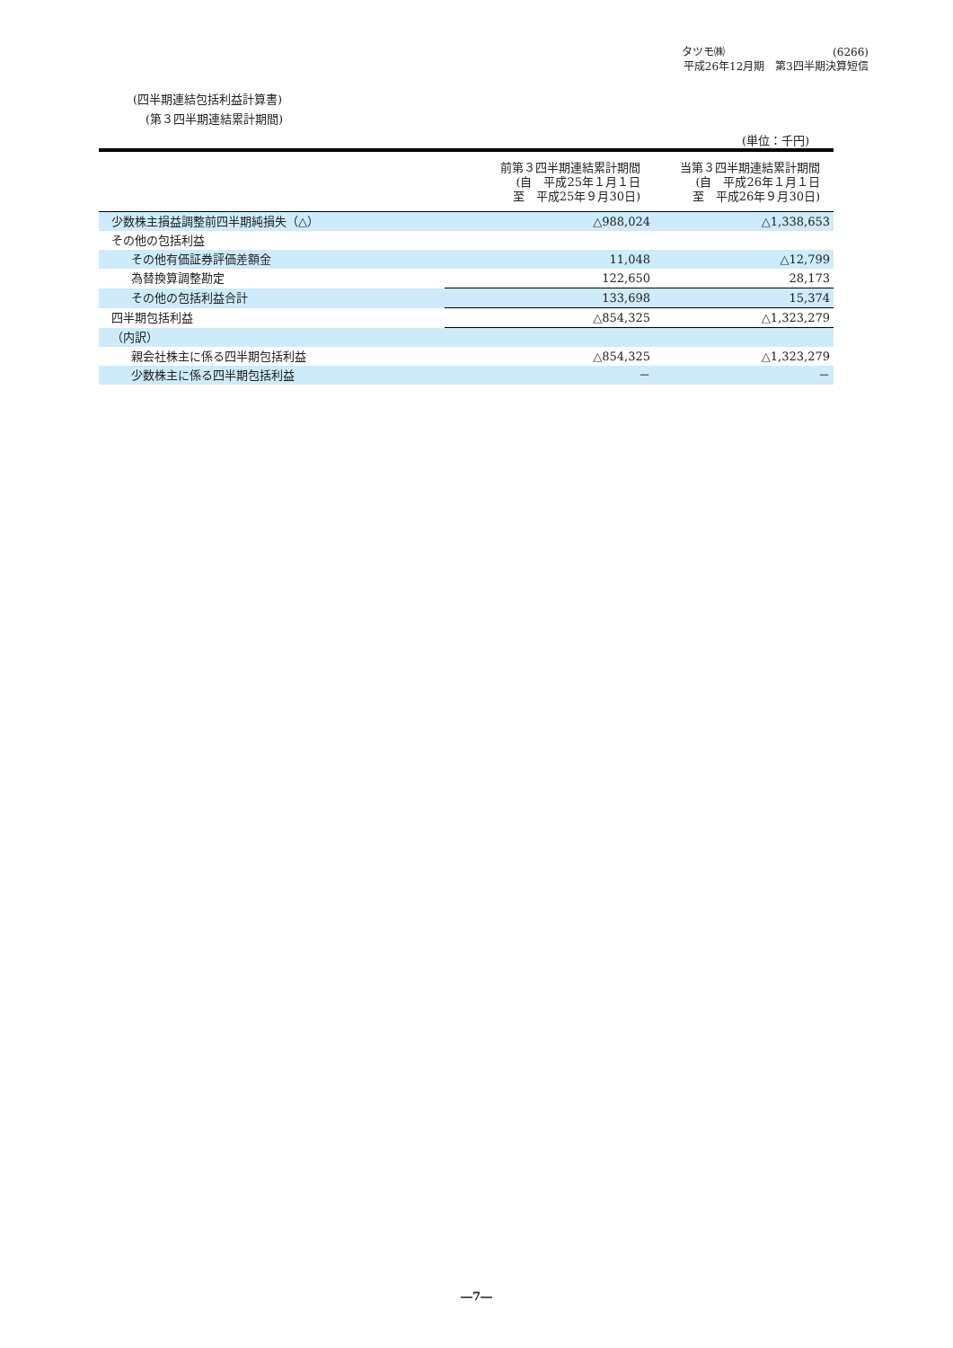タツモ㈱ (6266)
平成26年12月期　第3四半期決算短信
(四半期連結包括利益計算書)
(第３四半期連結累計期間)
(単位：千円)
| | 前第３四半期連結累計期間 (自 平成25年１月１日 至 平成25年９月30日) | 当第３四半期連結累計期間 (自 平成26年１月１日 至 平成26年９月30日) |
| --- | --- | --- |
| 少数株主損益調整前四半期純損失（△） | △988,024 | △1,338,653 |
| その他の包括利益 | | |
| その他有価証券評価差額金 | 11,048 | △12,799 |
| 為替換算調整勘定 | 122,650 | 28,173 |
| その他の包括利益合計 | 133,698 | 15,374 |
| 四半期包括利益 | △854,325 | △1,323,279 |
| （内訳） | | |
| 親会社株主に係る四半期包括利益 | △854,325 | △1,323,279 |
| 少数株主に係る四半期包括利益 | － | － |
―7―